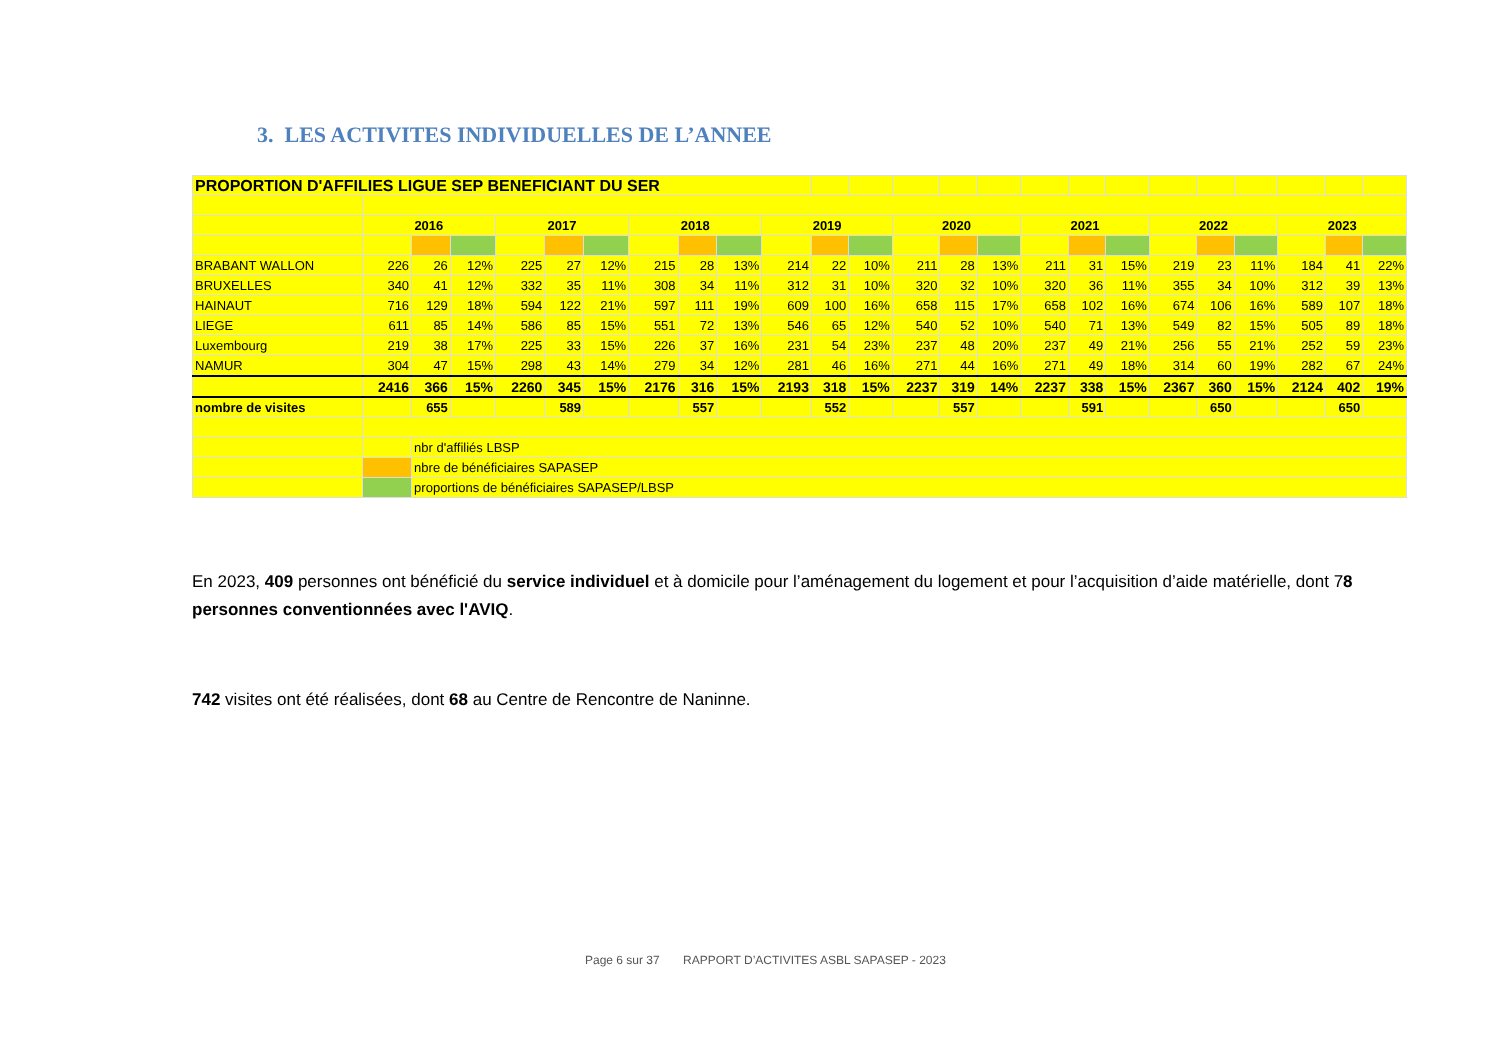3. LES ACTIVITES INDIVIDUELLES DE L’ANNEE
| PROPORTION D'AFFILIES LIGUE SEP BENEFICIANT DU SER | | | | | | | | | | | | | | | | | | | | | | | | |
| | 2016 | | | 2017 | | | 2018 | | | 2019 | | | 2020 | | | 2021 | | | 2022 | | | 2023 | | |
| BRABANT WALLON | 226 | 26 | 12% | 225 | 27 | 12% | 215 | 28 | 13% | 214 | 22 | 10% | 211 | 28 | 13% | 211 | 31 | 15% | 219 | 23 | 11% | 184 | 41 | 22% |
| BRUXELLES | 340 | 41 | 12% | 332 | 35 | 11% | 308 | 34 | 11% | 312 | 31 | 10% | 320 | 32 | 10% | 320 | 36 | 11% | 355 | 34 | 10% | 312 | 39 | 13% |
| HAINAUT | 716 | 129 | 18% | 594 | 122 | 21% | 597 | 111 | 19% | 609 | 100 | 16% | 658 | 115 | 17% | 658 | 102 | 16% | 674 | 106 | 16% | 589 | 107 | 18% |
| LIEGE | 611 | 85 | 14% | 586 | 85 | 15% | 551 | 72 | 13% | 546 | 65 | 12% | 540 | 52 | 10% | 540 | 71 | 13% | 549 | 82 | 15% | 505 | 89 | 18% |
| Luxembourg | 219 | 38 | 17% | 225 | 33 | 15% | 226 | 37 | 16% | 231 | 54 | 23% | 237 | 48 | 20% | 237 | 49 | 21% | 256 | 55 | 21% | 252 | 59 | 23% |
| NAMUR | 304 | 47 | 15% | 298 | 43 | 14% | 279 | 34 | 12% | 281 | 46 | 16% | 271 | 44 | 16% | 271 | 49 | 18% | 314 | 60 | 19% | 282 | 67 | 24% |
| | 2416 | 366 | 15% | 2260 | 345 | 15% | 2176 | 316 | 15% | 2193 | 318 | 15% | 2237 | 319 | 14% | 2237 | 338 | 15% | 2367 | 360 | 15% | 2124 | 402 | 19% |
| nombre de visites | | 655 | | | 589 | | | 557 | | | 552 | | | 557 | | | 591 | | | 650 | | | 650 | |
| | | nbr d'affiliés LBSP | | | | | | | | | | | | | | | | | | | | | | |
| | | nbre de bénéficiaires SAPASEP | | | | | | | | | | | | | | | | | | | | | | |
| | | proportions de bénéficiaires SAPASEP/LBSP | | | | | | | | | | | | | | | | | | | | | | |
En 2023, 409 personnes ont bénéficié du service individuel et à domicile pour l’aménagement du logement et pour l’acquisition d’aide matérielle, dont 78 personnes conventionnées avec l'AVIQ.
742 visites ont été réalisées, dont 68 au Centre de Rencontre de Naninne.
Page 6 sur 37 RAPPORT D’ACTIVITES ASBL SAPASEP - 2023